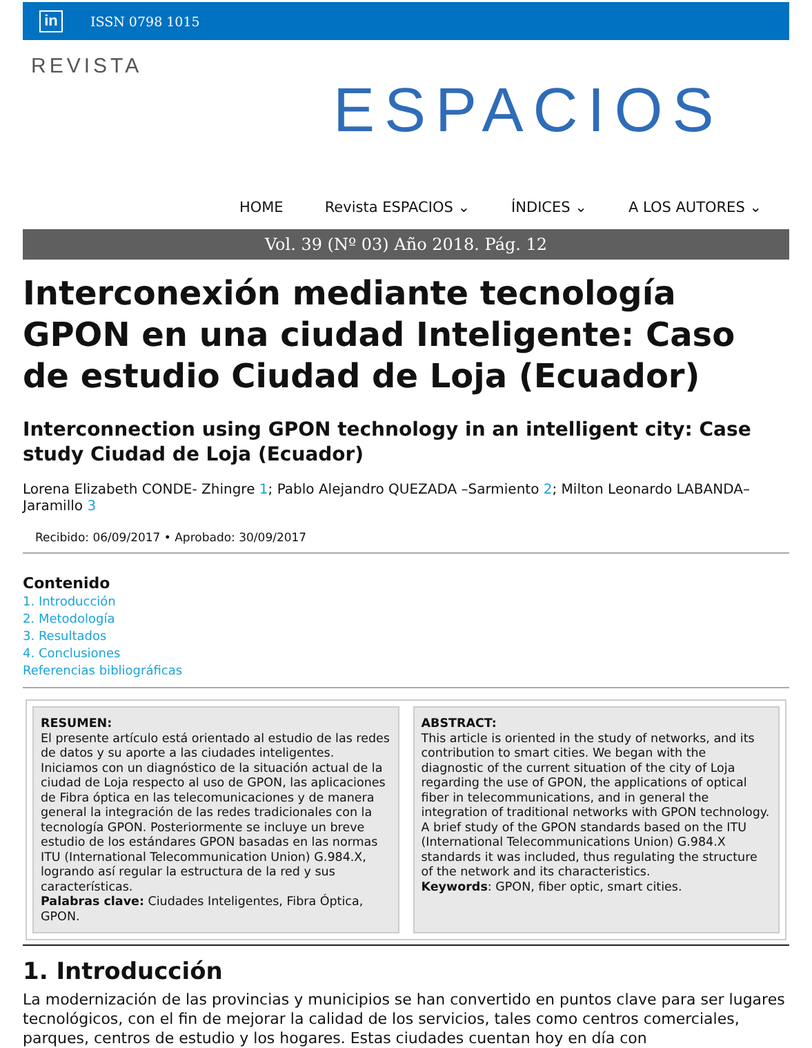in ISSN 0798 1015
REVISTA
ESPACIOS
HOME Revista ESPACIOS ⌄ ÍNDICES ⌄ A LOS AUTORES ⌄
Vol. 39 (Nº 03) Año 2018. Pág. 12
Interconexión mediante tecnología GPON en una ciudad Inteligente: Caso de estudio Ciudad de Loja (Ecuador)
Interconnection using GPON technology in an intelligent city: Case study Ciudad de Loja (Ecuador)
Lorena Elizabeth CONDE- Zhingre 1; Pablo Alejandro QUEZADA –Sarmiento 2; Milton Leonardo LABANDA– Jaramillo 3
Recibido: 06/09/2017 • Aprobado: 30/09/2017
Contenido
1. Introducción
2. Metodología
3. Resultados
4. Conclusiones
Referencias bibliográficas
RESUMEN:
El presente artículo está orientado al estudio de las redes de datos y su aporte a las ciudades inteligentes. Iniciamos con un diagnóstico de la situación actual de la ciudad de Loja respecto al uso de GPON, las aplicaciones de Fibra óptica en las telecomunicaciones y de manera general la integración de las redes tradicionales con la tecnología GPON. Posteriormente se incluye un breve estudio de los estándares GPON basadas en las normas ITU (International Telecommunication Union) G.984.X, logrando así regular la estructura de la red y sus características.
Palabras clave: Ciudades Inteligentes, Fibra Óptica, GPON.
ABSTRACT:
This article is oriented in the study of networks, and its contribution to smart cities. We began with the diagnostic of the current situation of the city of Loja regarding the use of GPON, the applications of optical fiber in telecommunications, and in general the integration of traditional networks with GPON technology. A brief study of the GPON standards based on the ITU (International Telecommunications Union) G.984.X standards it was included, thus regulating the structure of the network and its characteristics.
Keywords: GPON, fiber optic, smart cities.
1. Introducción
La modernización de las provincias y municipios se han convertido en puntos clave para ser lugares tecnológicos, con el fin de mejorar la calidad de los servicios, tales como centros comerciales, parques, centros de estudio y los hogares. Estas ciudades cuentan hoy en día con